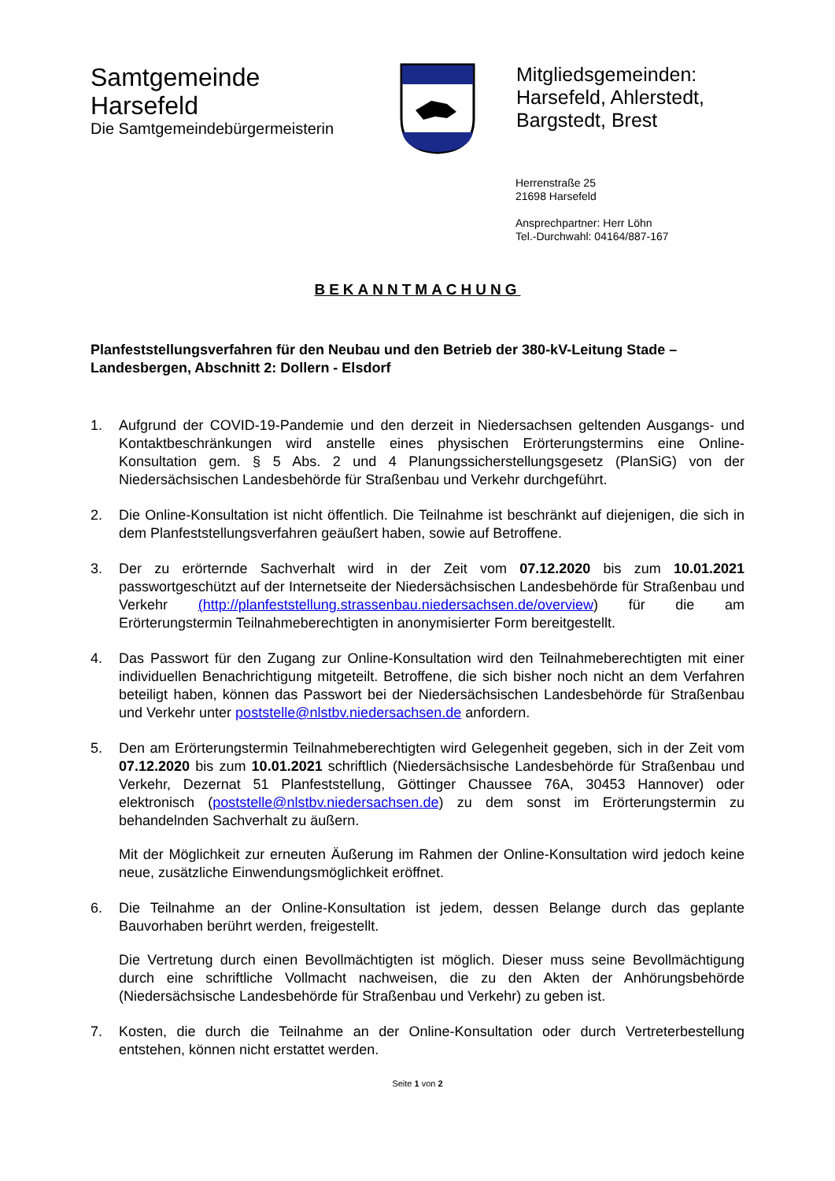Samtgemeinde
Harsefeld
Die Samtgemeindebürgermeisterin
Mitgliedsgemeinden:
Harsefeld, Ahlerstedt,
Bargstedt, Brest
Herrenstraße 25
21698 Harsefeld
Ansprechpartner: Herr Löhn
Tel.-Durchwahl: 04164/887-167
BEKANNTMACHUNG
Planfeststellungsverfahren für den Neubau und den Betrieb der 380-kV-Leitung Stade – Landesbergen, Abschnitt 2: Dollern - Elsdorf
1. Aufgrund der COVID-19-Pandemie und den derzeit in Niedersachsen geltenden Ausgangs- und Kontaktbeschränkungen wird anstelle eines physischen Erörterungstermins eine Online-Konsultation gem. § 5 Abs. 2 und 4 Planungssicherstellungsgesetz (PlanSiG) von der Niedersächsischen Landesbehörde für Straßenbau und Verkehr durchgeführt.
2. Die Online-Konsultation ist nicht öffentlich. Die Teilnahme ist beschränkt auf diejenigen, die sich in dem Planfeststellungsverfahren geäußert haben, sowie auf Betroffene.
3. Der zu erörternde Sachverhalt wird in der Zeit vom 07.12.2020 bis zum 10.01.2021 passwortgeschützt auf der Internetseite der Niedersächsischen Landesbehörde für Straßenbau und Verkehr (http://planfeststellung.strassenbau.niedersachsen.de/overview) für die am Erörterungstermin Teilnahmeberechtigten in anonymisierter Form bereitgestellt.
4. Das Passwort für den Zugang zur Online-Konsultation wird den Teilnahmeberechtigten mit einer individuellen Benachrichtigung mitgeteilt. Betroffene, die sich bisher noch nicht an dem Verfahren beteiligt haben, können das Passwort bei der Niedersächsischen Landesbehörde für Straßenbau und Verkehr unter poststelle@nlstbv.niedersachsen.de anfordern.
5. Den am Erörterungstermin Teilnahmeberechtigten wird Gelegenheit gegeben, sich in der Zeit vom 07.12.2020 bis zum 10.01.2021 schriftlich (Niedersächsische Landesbehörde für Straßenbau und Verkehr, Dezernat 51 Planfeststellung, Göttinger Chaussee 76A, 30453 Hannover) oder elektronisch (poststelle@nlstbv.niedersachsen.de) zu dem sonst im Erörterungstermin zu behandelnden Sachverhalt zu äußern.
Mit der Möglichkeit zur erneuten Äußerung im Rahmen der Online-Konsultation wird jedoch keine neue, zusätzliche Einwendungsmöglichkeit eröffnet.
6. Die Teilnahme an der Online-Konsultation ist jedem, dessen Belange durch das geplante Bauvorhaben berührt werden, freigestellt.
Die Vertretung durch einen Bevollmächtigten ist möglich. Dieser muss seine Bevollmächtigung durch eine schriftliche Vollmacht nachweisen, die zu den Akten der Anhörungsbehörde (Niedersächsische Landesbehörde für Straßenbau und Verkehr) zu geben ist.
7. Kosten, die durch die Teilnahme an der Online-Konsultation oder durch Vertreterbestellung entstehen, können nicht erstattet werden.
Seite 1 von 2